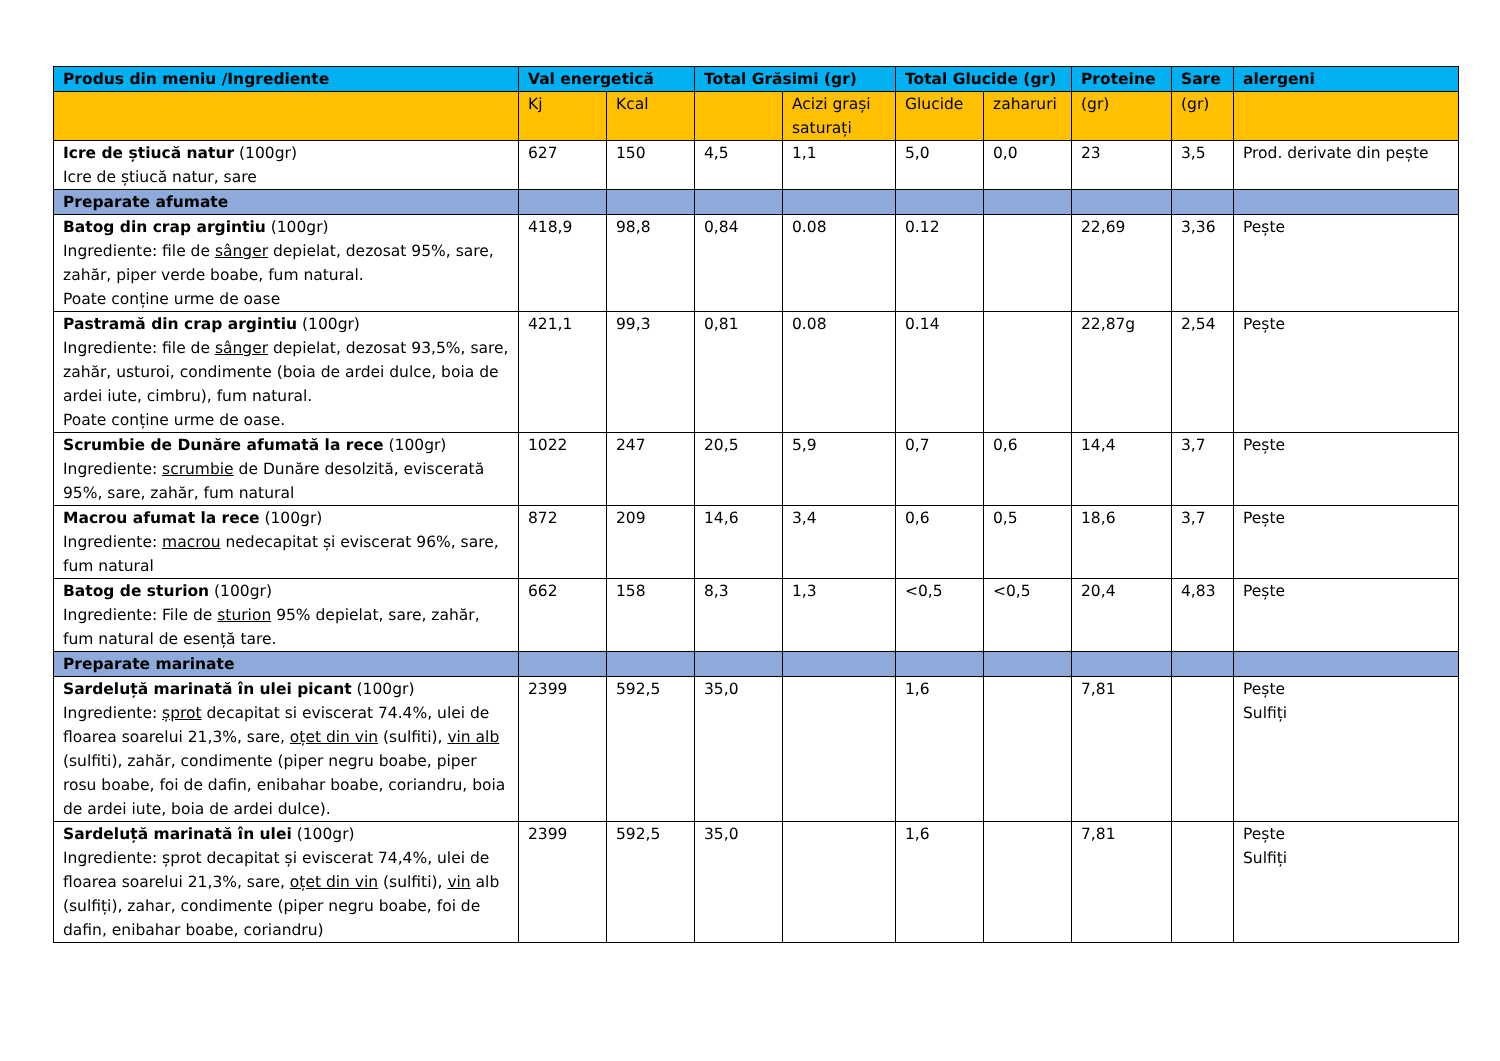| Produs din meniu /Ingrediente | Val energetică | | Total Grăsimi (gr) | | Total Glucide (gr) | | Proteine | Sare | alergeni |
| --- | --- | --- | --- | --- | --- | --- | --- | --- | --- |
| | Kj | Kcal | | Acizi grași saturați | Glucide | zaharuri | (gr) | (gr) | |
| Icre de știucă natur (100gr) Icre de știucă natur, sare | 627 | 150 | 4,5 | 1,1 | 5,0 | 0,0 | 23 | 3,5 | Prod. derivate din pește |
| Preparate afumate | | | | | | | | | |
| Batog din crap argintiu (100gr) Ingrediente: file de sânger depielat, dezosat 95%, sare, zahăr, piper verde boabe, fum natural. Poate conține urme de oase | 418,9 | 98,8 | 0,84 | 0.08 | 0.12 | | 22,69 | 3,36 | Pește |
| Pastramă din crap argintiu (100gr) Ingrediente: file de sânger depielat, dezosat 93,5%, sare, zahăr, usturoi, condimente (boia de ardei dulce, boia de ardei iute, cimbru), fum natural. Poate conține urme de oase. | 421,1 | 99,3 | 0,81 | 0.08 | 0.14 | | 22,87g | 2,54 | Pește |
| Scrumbie de Dunăre afumată la rece (100gr) Ingrediente: scrumbie de Dunăre desolzită, eviscerată 95%, sare, zahăr, fum natural | 1022 | 247 | 20,5 | 5,9 | 0,7 | 0,6 | 14,4 | 3,7 | Pește |
| Macrou afumat la rece (100gr) Ingrediente: macrou nedecapitat și eviscerat 96%, sare, fum natural | 872 | 209 | 14,6 | 3,4 | 0,6 | 0,5 | 18,6 | 3,7 | Pește |
| Batog de sturion (100gr) Ingrediente: File de sturion 95% depielat, sare, zahăr, fum natural de esență tare. | 662 | 158 | 8,3 | 1,3 | <0,5 | <0,5 | 20,4 | 4,83 | Pește |
| Preparate marinate | | | | | | | | | |
| Sardeluță marinată în ulei picant (100gr) Ingrediente: șprot decapitat si eviscerat 74.4%, ulei de floarea soarelui 21,3%, sare, oțet din vin (sulfiti), vin alb (sulfiti), zahăr, condimente (piper negru boabe, piper rosu boabe, foi de dafin, enibahar boabe, coriandru, boia de ardei iute, boia de ardei dulce). | 2399 | 592,5 | 35,0 | | 1,6 | | 7,81 | | Pește Sulfiți |
| Sardeluță marinată în ulei (100gr) Ingrediente: șprot decapitat și eviscerat 74,4%, ulei de floarea soarelui 21,3%, sare, oțet din vin (sulfiti), vin alb (sulfiți), zahar, condimente (piper negru boabe, foi de dafin, enibahar boabe, coriandru) | 2399 | 592,5 | 35,0 | | 1,6 | | 7,81 | | Pește Sulfiți |